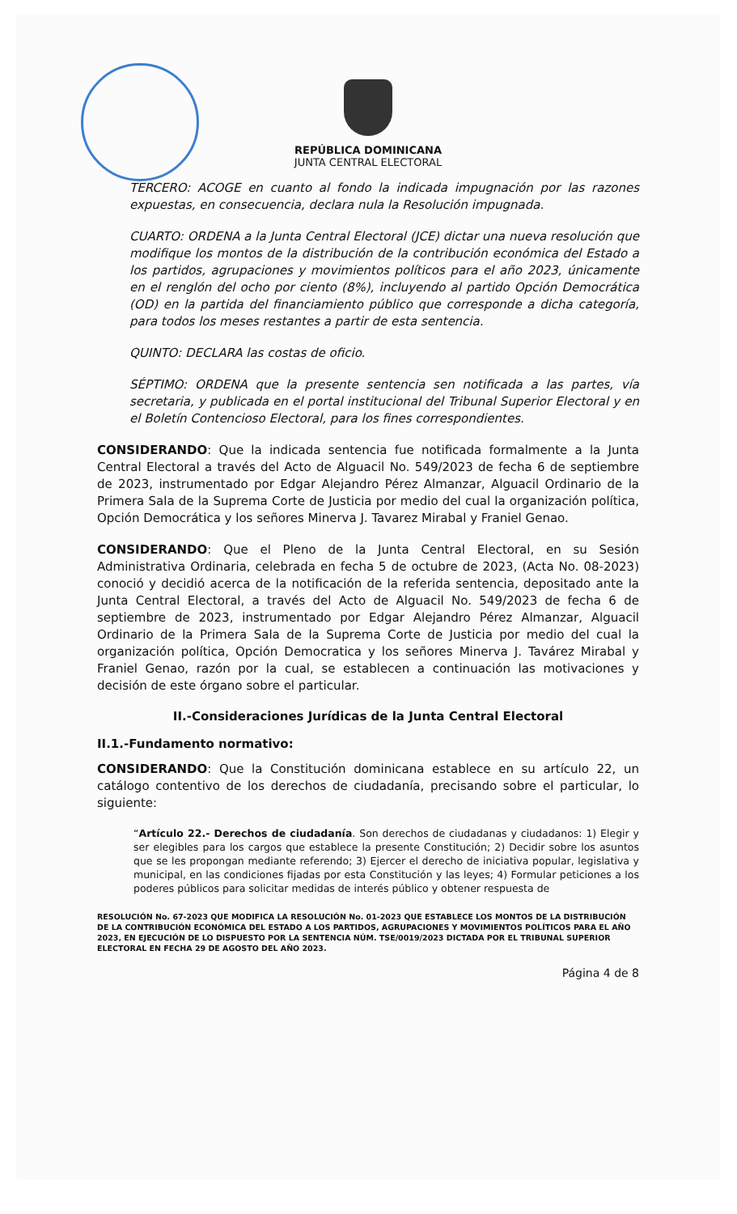REPÚBLICA DOMINICANA
JUNTA CENTRAL ELECTORAL
TERCERO: ACOGE en cuanto al fondo la indicada impugnación por las razones expuestas, en consecuencia, declara nula la Resolución impugnada.
CUARTO: ORDENA a la Junta Central Electoral (JCE) dictar una nueva resolución que modifique los montos de la distribución de la contribución económica del Estado a los partidos, agrupaciones y movimientos políticos para el año 2023, únicamente en el renglón del ocho por ciento (8%), incluyendo al partido Opción Democrática (OD) en la partida del financiamiento público que corresponde a dicha categoría, para todos los meses restantes a partir de esta sentencia.
QUINTO: DECLARA las costas de oficio.
SÉPTIMO: ORDENA que la presente sentencia sen notificada a las partes, vía secretaria, y publicada en el portal institucional del Tribunal Superior Electoral y en el Boletín Contencioso Electoral, para los fines correspondientes.
CONSIDERANDO: Que la indicada sentencia fue notificada formalmente a la Junta Central Electoral a través del Acto de Alguacil No. 549/2023 de fecha 6 de septiembre de 2023, instrumentado por Edgar Alejandro Pérez Almanzar, Alguacil Ordinario de la Primera Sala de la Suprema Corte de Justicia por medio del cual la organización política, Opción Democrática y los señores Minerva J. Tavarez Mirabal y Franiel Genao.
CONSIDERANDO: Que el Pleno de la Junta Central Electoral, en su Sesión Administrativa Ordinaria, celebrada en fecha 5 de octubre de 2023, (Acta No. 08-2023) conoció y decidió acerca de la notificación de la referida sentencia, depositado ante la Junta Central Electoral, a través del Acto de Alguacil No. 549/2023 de fecha 6 de septiembre de 2023, instrumentado por Edgar Alejandro Pérez Almanzar, Alguacil Ordinario de la Primera Sala de la Suprema Corte de Justicia por medio del cual la organización política, Opción Democratica y los señores Minerva J. Tavárez Mirabal y Franiel Genao, razón por la cual, se establecen a continuación las motivaciones y decisión de este órgano sobre el particular.
II.-Consideraciones Jurídicas de la Junta Central Electoral
II.1.-Fundamento normativo:
CONSIDERANDO: Que la Constitución dominicana establece en su artículo 22, un catálogo contentivo de los derechos de ciudadanía, precisando sobre el particular, lo siguiente:
“Artículo 22.- Derechos de ciudadanía. Son derechos de ciudadanas y ciudadanos: 1) Elegir y ser elegibles para los cargos que establece la presente Constitución; 2) Decidir sobre los asuntos que se les propongan mediante referendo; 3) Ejercer el derecho de iniciativa popular, legislativa y municipal, en las condiciones fijadas por esta Constitución y las leyes; 4) Formular peticiones a los poderes públicos para solicitar medidas de interés público y obtener respuesta de
RESOLUCIÓN No. 67-2023 QUE MODIFICA LA RESOLUCIÓN No. 01-2023 QUE ESTABLECE LOS MONTOS DE LA DISTRIBUCIÓN DE LA CONTRIBUCIÓN ECONÓMICA DEL ESTADO A LOS PARTIDOS, AGRUPACIONES Y MOVIMIENTOS POLÍTICOS PARA EL AÑO 2023, EN EJECUCIÓN DE LO DISPUESTO POR LA SENTENCIA NÚM. TSE/0019/2023 DICTADA POR EL TRIBUNAL SUPERIOR ELECTORAL EN FECHA 29 DE AGOSTO DEL AÑO 2023.
Página 4 de 8